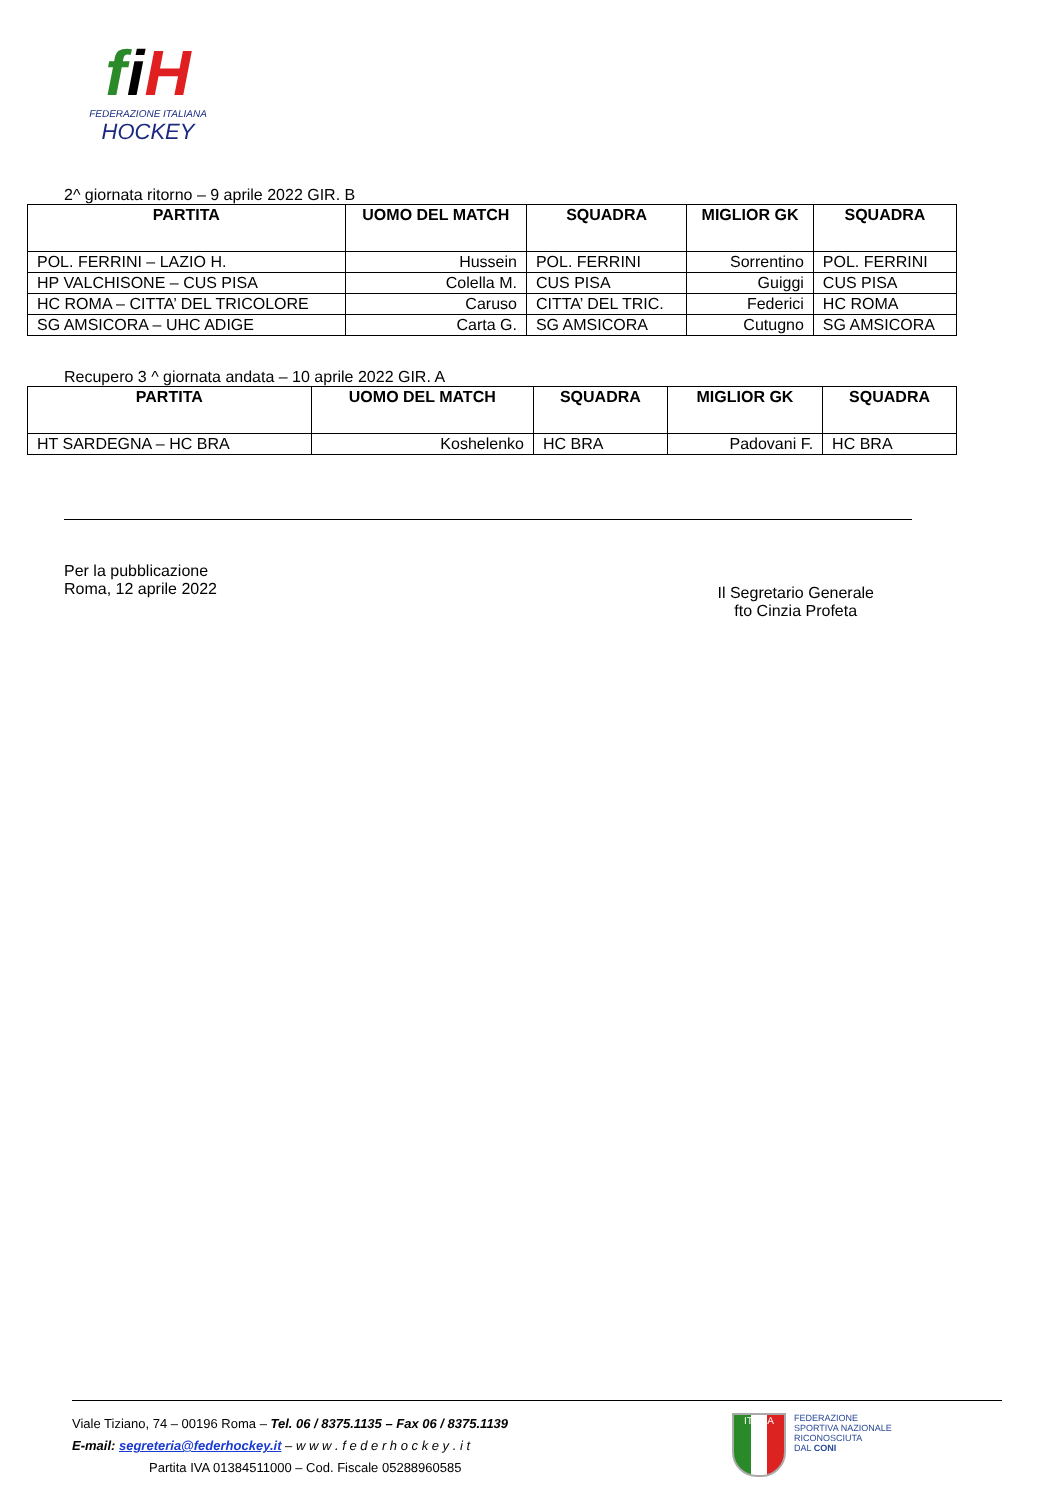fiH
FEDERAZIONE ITALIANA
HOCKEY
2^ giornata ritorno – 9 aprile 2022 GIR. B
| PARTITA | UOMO DEL MATCH | SQUADRA | MIGLIOR GK | SQUADRA |
| --- | --- | --- | --- | --- |
| POL. FERRINI – LAZIO H. | Hussein | POL. FERRINI | Sorrentino | POL. FERRINI |
| HP VALCHISONE – CUS PISA | Colella M. | CUS PISA | Guiggi | CUS PISA |
| HC ROMA – CITTA’ DEL TRICOLORE | Caruso | CITTA’ DEL TRIC. | Federici | HC ROMA |
| SG AMSICORA – UHC ADIGE | Carta G. | SG AMSICORA | Cutugno | SG AMSICORA |
Recupero 3 ^ giornata andata – 10 aprile 2022 GIR. A
| PARTITA | UOMO DEL MATCH | SQUADRA | MIGLIOR GK | SQUADRA |
| --- | --- | --- | --- | --- |
| HT SARDEGNA – HC BRA | Koshelenko | HC BRA | Padovani F. | HC BRA |
Per la pubblicazione
Roma, 12 aprile 2022
Il Segretario Generale
fto Cinzia Profeta
Viale Tiziano, 74 – 00196 Roma – Tel. 06 / 8375.1135 – Fax 06 / 8375.1139
E-mail: segreteria@federhockey.it – w w w . f e d e r h o c k e y . i t
Partita IVA 01384511000 – Cod. Fiscale 05288960585
ITALIA
FEDERAZIONE
SPORTIVA NAZIONALE
RICONOSCIUTA
DAL CONI